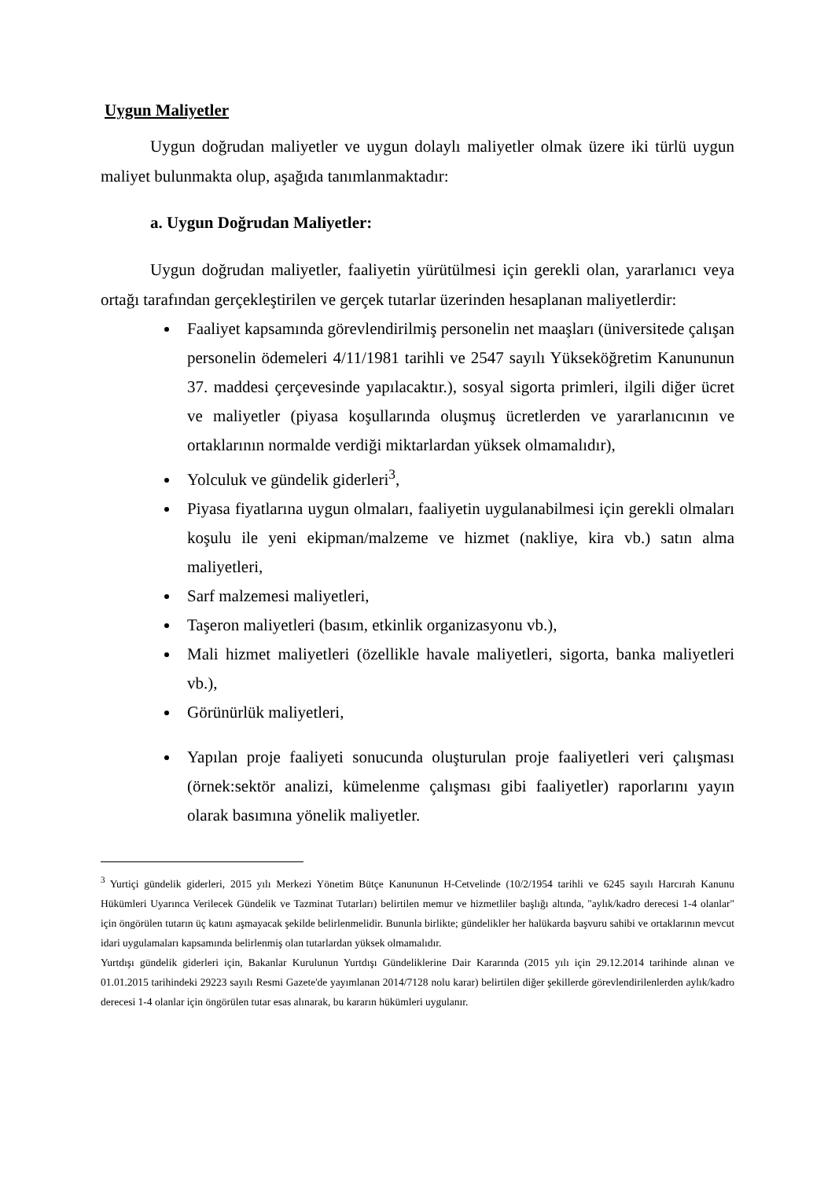Uygun Maliyetler
Uygun doğrudan maliyetler ve uygun dolaylı maliyetler olmak üzere iki türlü uygun maliyet bulunmakta olup, aşağıda tanımlanmaktadır:
a. Uygun Doğrudan Maliyetler:
Uygun doğrudan maliyetler, faaliyetin yürütülmesi için gerekli olan, yararlanıcı veya ortağı tarafından gerçekleştirilen ve gerçek tutarlar üzerinden hesaplanan maliyetlerdir:
Faaliyet kapsamında görevlendirilmiş personelin net maaşları (üniversitede çalışan personelin ödemeleri 4/11/1981 tarihli ve 2547 sayılı Yükseköğretim Kanununun 37. maddesi çerçevesinde yapılacaktır.), sosyal sigorta primleri, ilgili diğer ücret ve maliyetler (piyasa koşullarında oluşmuş ücretlerden ve yararlanıcının ve ortaklarının normalde verdiği miktarlardan yüksek olmamalıdır),
Yolculuk ve gündelik giderleri<sup>3</sup>,
Piyasa fiyatlarına uygun olmaları, faaliyetin uygulanabilmesi için gerekli olmaları koşulu ile yeni ekipman/malzeme ve hizmet (nakliye, kira vb.) satın alma maliyetleri,
Sarf malzemesi maliyetleri,
Taşeron maliyetleri (basım, etkinlik organizasyonu vb.),
Mali hizmet maliyetleri (özellikle havale maliyetleri, sigorta, banka maliyetleri vb.),
Görünürlük maliyetleri,
Yapılan proje faaliyeti sonucunda oluşturulan proje faaliyetleri veri çalışması (örnek:sektör analizi, kümelenme çalışması gibi faaliyetler) raporlarını yayın olarak basımına yönelik maliyetler.
<sup>3</sup> Yurtiçi gündelik giderleri, 2015 yılı Merkezi Yönetim Bütçe Kanununun H-Cetvelinde (10/2/1954 tarihli ve 6245 sayılı Harcırah Kanunu Hükümleri Uyarınca Verilecek Gündelik ve Tazminat Tutarları) belirtilen memur ve hizmetliler başlığı altında, "aylık/kadro derecesi 1-4 olanlar" için öngörülen tutarın üç katını aşmayacak şekilde belirlenmelidir. Bununla birlikte; gündelikler her halükarda başvuru sahibi ve ortaklarının mevcut idari uygulamaları kapsamında belirlenmiş olan tutarlardan yüksek olmamalıdır.
Yurtdışı gündelik giderleri için, Bakanlar Kurulunun Yurtdışı Gündeliklerine Dair Kararında (2015 yılı için 29.12.2014 tarihinde alınan ve 01.01.2015 tarihindeki 29223 sayılı Resmi Gazete'de yayımlanan 2014/7128 nolu karar) belirtilen diğer şekillerde görevlendirilenlerden aylık/kadro derecesi 1-4 olanlar için öngörülen tutar esas alınarak, bu kararın hükümleri uygulanır.